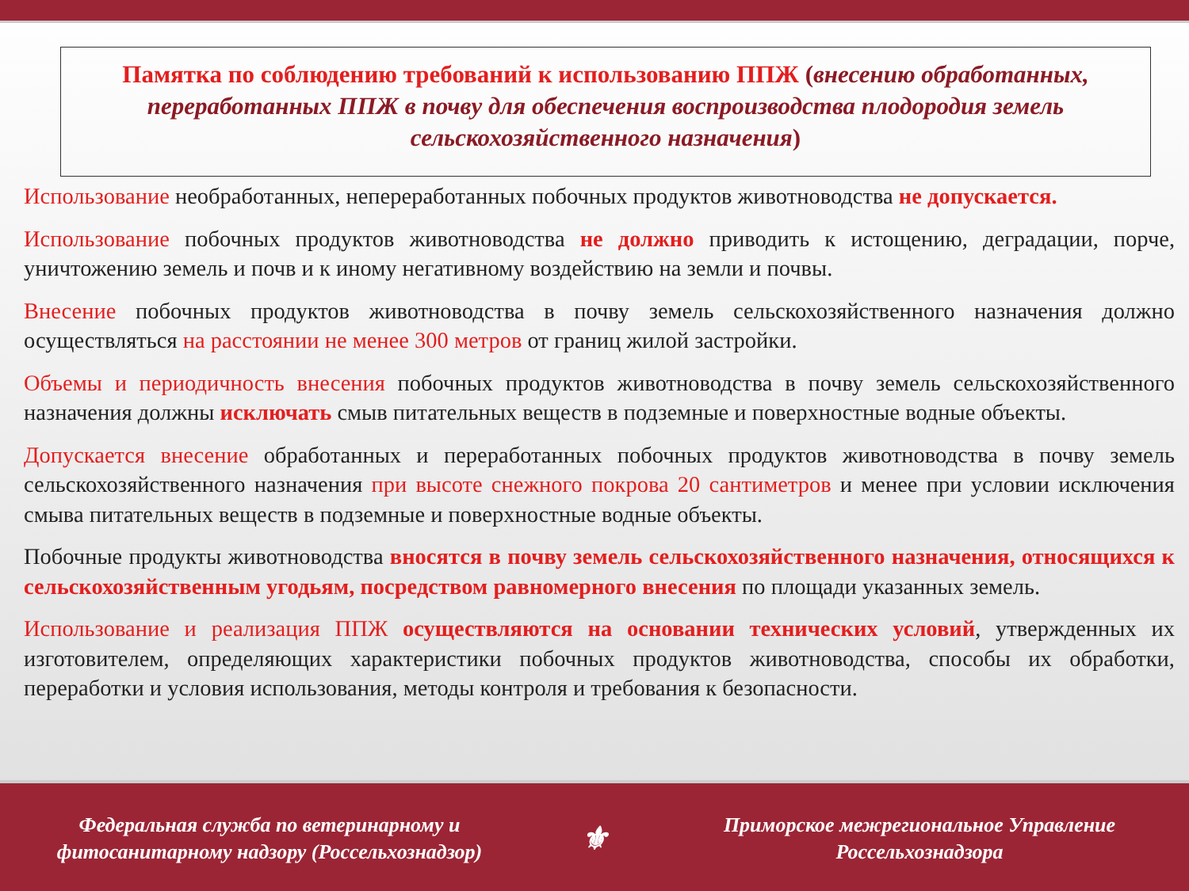Памятка по соблюдению требований к использованию ППЖ (внесению обработанных, переработанных ППЖ в почву для обеспечения воспроизводства плодородия земель сельскохозяйственного назначения)
Использование необработанных, непереработанных побочных продуктов животноводства не допускается.
Использование побочных продуктов животноводства не должно приводить к истощению, деградации, порче, уничтожению земель и почв и к иному негативному воздействию на земли и почвы.
Внесение побочных продуктов животноводства в почву земель сельскохозяйственного назначения должно осуществляться на расстоянии не менее 300 метров от границ жилой застройки.
Объемы и периодичность внесения побочных продуктов животноводства в почву земель сельскохозяйственного назначения должны исключать смыв питательных веществ в подземные и поверхностные водные объекты.
Допускается внесение обработанных и переработанных побочных продуктов животноводства в почву земель сельскохозяйственного назначения при высоте снежного покрова 20 сантиметров и менее при условии исключения смыва питательных веществ в подземные и поверхностные водные объекты.
Побочные продукты животноводства вносятся в почву земель сельскохозяйственного назначения, относящихся к сельскохозяйственным угодьям, посредством равномерного внесения по площади указанных земель.
Использование и реализация ППЖ осуществляются на основании технических условий, утвержденных их изготовителем, определяющих характеристики побочных продуктов животноводства, способы их обработки, переработки и условия использования, методы контроля и требования к безопасности.
Федеральная служба по ветеринарному и
фитосанитарному надзору (Россельхознадзор)
⚜
Приморское межрегиональное Управление
Россельхознадзора